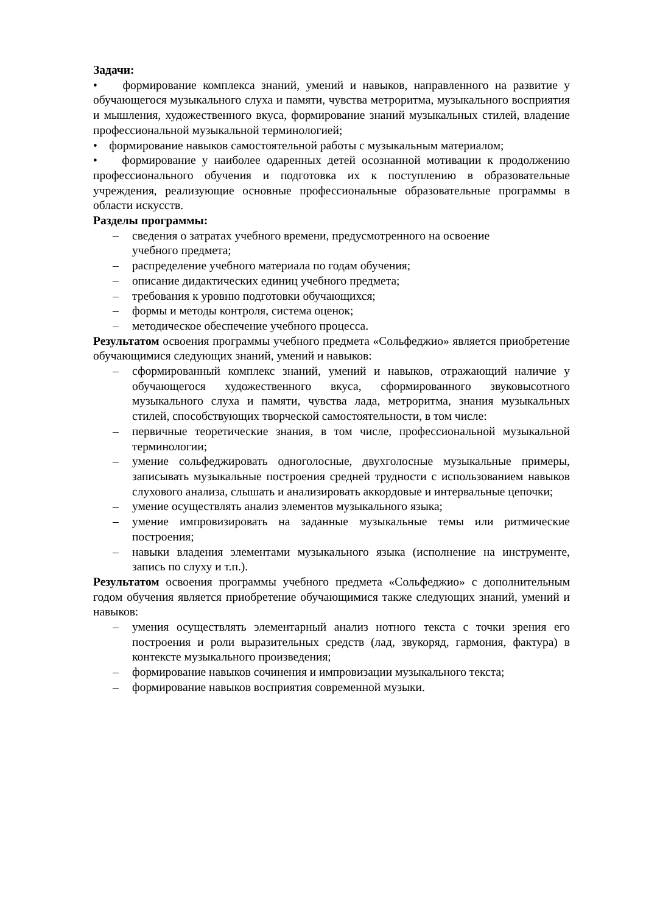Задачи:
• формирование комплекса знаний, умений и навыков, направленного на развитие у обучающегося музыкального слуха и памяти, чувства метроритма, музыкального восприятия и мышления, художественного вкуса, формирование знаний музыкальных стилей, владение профессиональной музыкальной терминологией;
• формирование навыков самостоятельной работы с музыкальным материалом;
• формирование у наиболее одаренных детей осознанной мотивации к продолжению профессионального обучения и подготовка их к поступлению в образовательные учреждения, реализующие основные профессиональные образовательные программы в области искусств.
Разделы программы:
– сведения о затратах учебного времени, предусмотренного на освоение
учебного предмета;
– распределение учебного материала по годам обучения;
– описание дидактических единиц учебного предмета;
– требования к уровню подготовки обучающихся;
– формы и методы контроля, система оценок;
– методическое обеспечение учебного процесса.
Результатом освоения программы учебного предмета «Сольфеджио» является приобретение обучающимися следующих знаний, умений и навыков:
– сформированный комплекс знаний, умений и навыков, отражающий наличие у обучающегося художественного вкуса, сформированного звуковысотного музыкального слуха и памяти, чувства лада, метроритма, знания музыкальных стилей, способствующих творческой самостоятельности, в том числе:
– первичные теоретические знания, в том числе, профессиональной музыкальной терминологии;
– умение сольфеджировать одноголосные, двухголосные музыкальные примеры, записывать музыкальные построения средней трудности с использованием навыков слухового анализа, слышать и анализировать аккордовые и интервальные цепочки;
– умение осуществлять анализ элементов музыкального языка;
– умение импровизировать на заданные музыкальные темы или ритмические построения;
– навыки владения элементами музыкального языка (исполнение на инструменте, запись по слуху и т.п.).
Результатом освоения программы учебного предмета «Сольфеджио» с дополнительным годом обучения является приобретение обучающимися также следующих знаний, умений и навыков:
– умения осуществлять элементарный анализ нотного текста с точки зрения его построения и роли выразительных средств (лад, звукоряд, гармония, фактура) в контексте музыкального произведения;
– формирование навыков сочинения и импровизации музыкального текста;
– формирование навыков восприятия современной музыки.